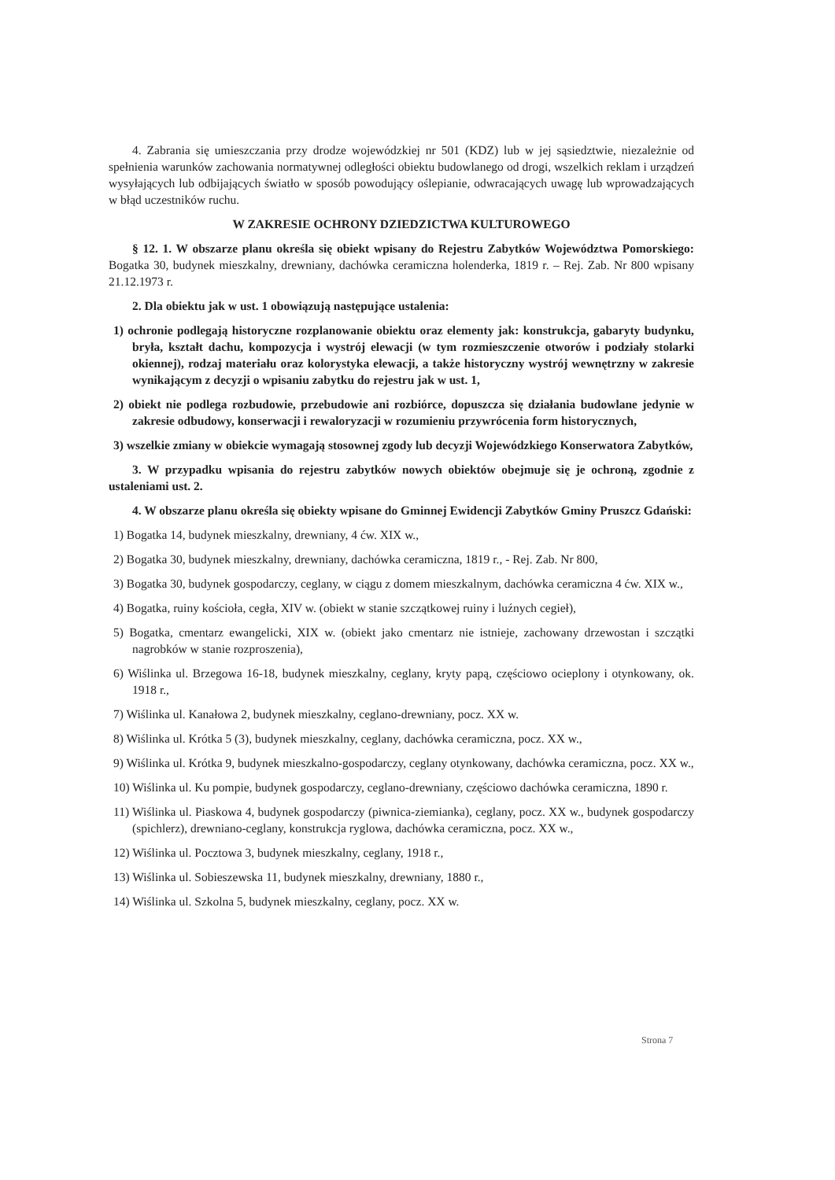4. Zabrania się umieszczania przy drodze wojewódzkiej nr 501 (KDZ) lub w jej sąsiedztwie, niezależnie od spełnienia warunków zachowania normatywnej odległości obiektu budowlanego od drogi, wszelkich reklam i urządzeń wysyłających lub odbijających światło w sposób powodujący oślepianie, odwracających uwagę lub wprowadzających w błąd uczestników ruchu.
W ZAKRESIE OCHRONY DZIEDZICTWA KULTUROWEGO
§ 12. 1. W obszarze planu określa się obiekt wpisany do Rejestru Zabytków Województwa Pomorskiego: Bogatka 30, budynek mieszkalny, drewniany, dachówka ceramiczna holenderka, 1819 r. – Rej. Zab. Nr 800 wpisany 21.12.1973 r.
2. Dla obiektu jak w ust. 1 obowiązują następujące ustalenia:
1) ochronie podlegają historyczne rozplanowanie obiektu oraz elementy jak: konstrukcja, gabaryty budynku, bryła, kształt dachu, kompozycja i wystrój elewacji (w tym rozmieszczenie otworów i podziały stolarki okiennej), rodzaj materiału oraz kolorystyka elewacji, a także historyczny wystrój wewnętrzny w zakresie wynikającym z decyzji o wpisaniu zabytku do rejestru jak w ust. 1,
2) obiekt nie podlega rozbudowie, przebudowie ani rozbiórce, dopuszcza się działania budowlane jedynie w zakresie odbudowy, konserwacji i rewaloryzacji w rozumieniu przywrócenia form historycznych,
3) wszelkie zmiany w obiekcie wymagają stosownej zgody lub decyzji Wojewódzkiego Konserwatora Zabytków,
3. W przypadku wpisania do rejestru zabytków nowych obiektów obejmuje się je ochroną, zgodnie z ustaleniami ust. 2.
4. W obszarze planu określa się obiekty wpisane do Gminnej Ewidencji Zabytków Gminy Pruszcz Gdański:
1) Bogatka 14, budynek mieszkalny, drewniany, 4 ćw. XIX w.,
2) Bogatka 30, budynek mieszkalny, drewniany, dachówka ceramiczna, 1819 r., - Rej. Zab. Nr 800,
3) Bogatka 30, budynek gospodarczy, ceglany, w ciągu z domem mieszkalnym, dachówka ceramiczna 4 ćw. XIX w.,
4) Bogatka, ruiny kościoła, cegła, XIV w. (obiekt w stanie szczątkowej ruiny i luźnych cegieł),
5) Bogatka, cmentarz ewangelicki, XIX w. (obiekt jako cmentarz nie istnieje, zachowany drzewostan i szczątki nagrobków w stanie rozproszenia),
6) Wiślinka ul. Brzegowa 16-18, budynek mieszkalny, ceglany, kryty papą, częściowo ocieplony i otynkowany, ok. 1918 r.,
7) Wiślinka ul. Kanałowa 2, budynek mieszkalny, ceglano-drewniany, pocz. XX w.
8) Wiślinka ul. Krótka 5 (3), budynek mieszkalny, ceglany, dachówka ceramiczna, pocz. XX w.,
9) Wiślinka ul. Krótka 9, budynek mieszkalno-gospodarczy, ceglany otynkowany, dachówka ceramiczna, pocz. XX w.,
10) Wiślinka ul. Ku pompie, budynek gospodarczy, ceglano-drewniany, częściowo dachówka ceramiczna, 1890 r.
11) Wiślinka ul. Piaskowa 4, budynek gospodarczy (piwnica-ziemianka), ceglany, pocz. XX w., budynek gospodarczy (spichlerz), drewniano-ceglany, konstrukcja ryglowa, dachówka ceramiczna, pocz. XX w.,
12) Wiślinka ul. Pocztowa 3, budynek mieszkalny, ceglany, 1918 r.,
13) Wiślinka ul. Sobieszewska 11, budynek mieszkalny, drewniany, 1880 r.,
14) Wiślinka ul. Szkolna 5, budynek mieszkalny, ceglany, pocz. XX w.
Strona 7